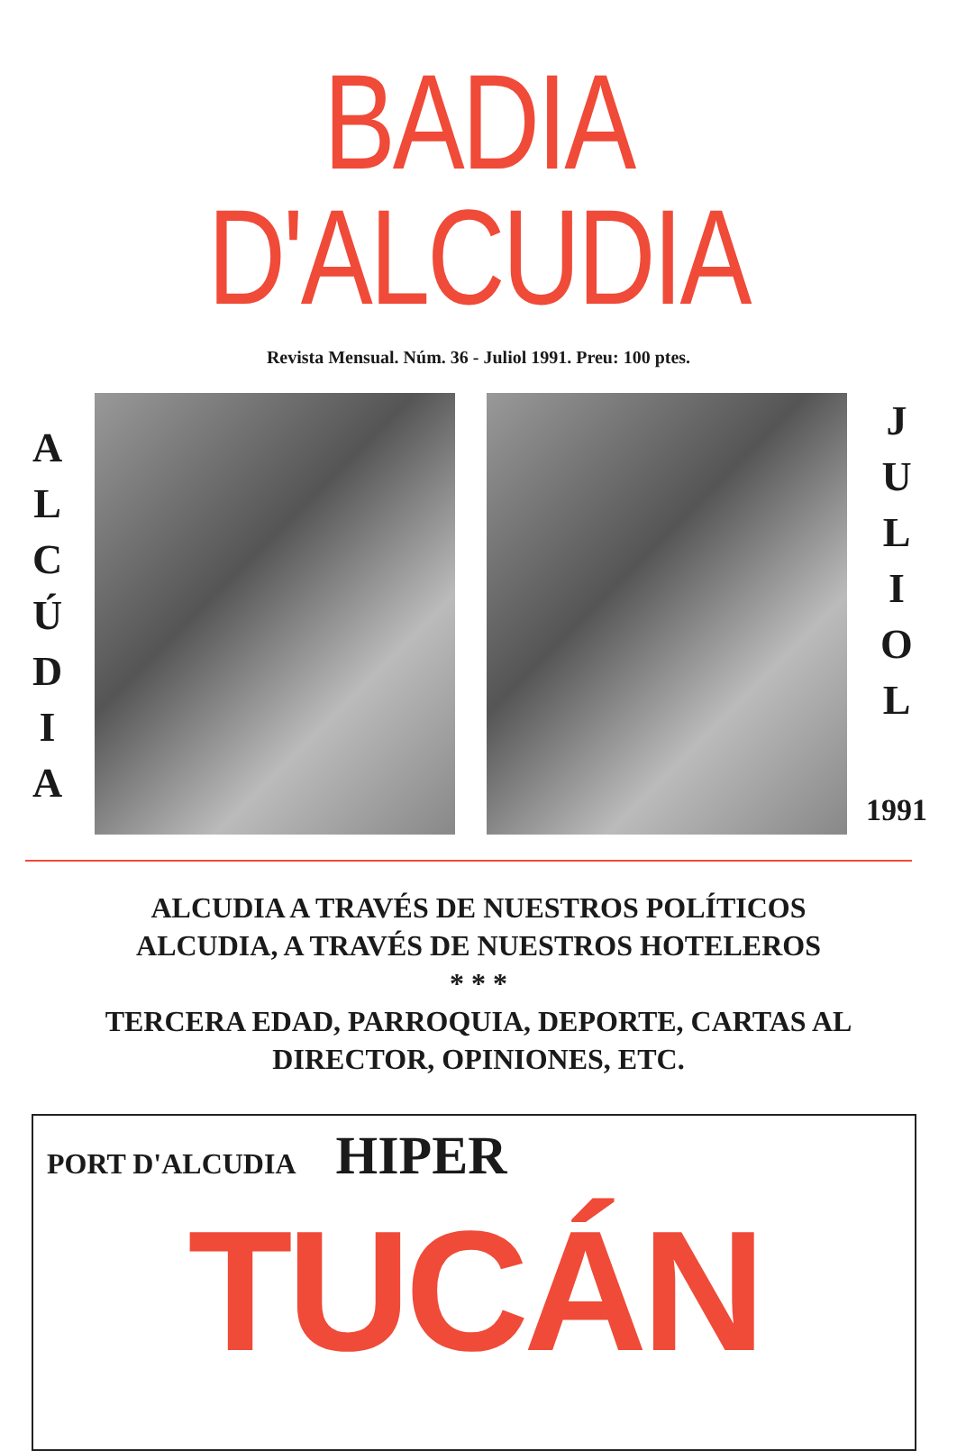BADIA D'ALCUDIA
Revista Mensual. Núm. 36 - Juliol 1991. Preu: 100 ptes.
A
L
C
Ú
D
I
A
J
U
L
I
O
L
1991
ALCUDIA A TRAVÉS DE NUESTROS POLÍTICOS
ALCUDIA, A TRAVÉS DE NUESTROS HOTELEROS
* * *
TERCERA EDAD, PARROQUIA, DEPORTE, CARTAS AL
DIRECTOR, OPINIONES, ETC.
PORT D'ALCUDIA
HIPER
TUCÁN